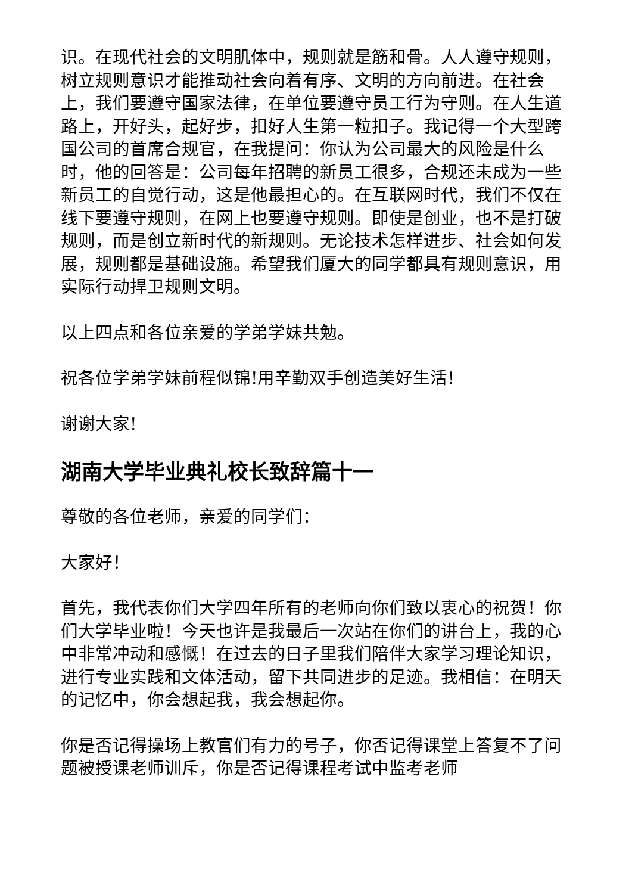识。在现代社会的文明肌体中，规则就是筋和骨。人人遵守规则，树立规则意识才能推动社会向着有序、文明的方向前进。在社会上，我们要遵守国家法律，在单位要遵守员工行为守则。在人生道路上，开好头，起好步，扣好人生第一粒扣子。我记得一个大型跨国公司的首席合规官，在我提问：你认为公司最大的风险是什么时，他的回答是：公司每年招聘的新员工很多，合规还未成为一些新员工的自觉行动，这是他最担心的。在互联网时代，我们不仅在线下要遵守规则，在网上也要遵守规则。即使是创业，也不是打破规则，而是创立新时代的新规则。无论技术怎样进步、社会如何发展，规则都是基础设施。希望我们厦大的同学都具有规则意识，用实际行动捍卫规则文明。
以上四点和各位亲爱的学弟学妹共勉。
祝各位学弟学妹前程似锦!用辛勤双手创造美好生活!
谢谢大家!
湖南大学毕业典礼校长致辞篇十一
尊敬的各位老师，亲爱的同学们：
大家好！
首先，我代表你们大学四年所有的老师向你们致以衷心的祝贺！你们大学毕业啦！今天也许是我最后一次站在你们的讲台上，我的心中非常冲动和感慨！在过去的日子里我们陪伴大家学习理论知识，进行专业实践和文体活动，留下共同进步的足迹。我相信：在明天的记忆中，你会想起我，我会想起你。
你是否记得操场上教官们有力的号子，你否记得课堂上答复不了问题被授课老师训斥，你是否记得课程考试中监考老师